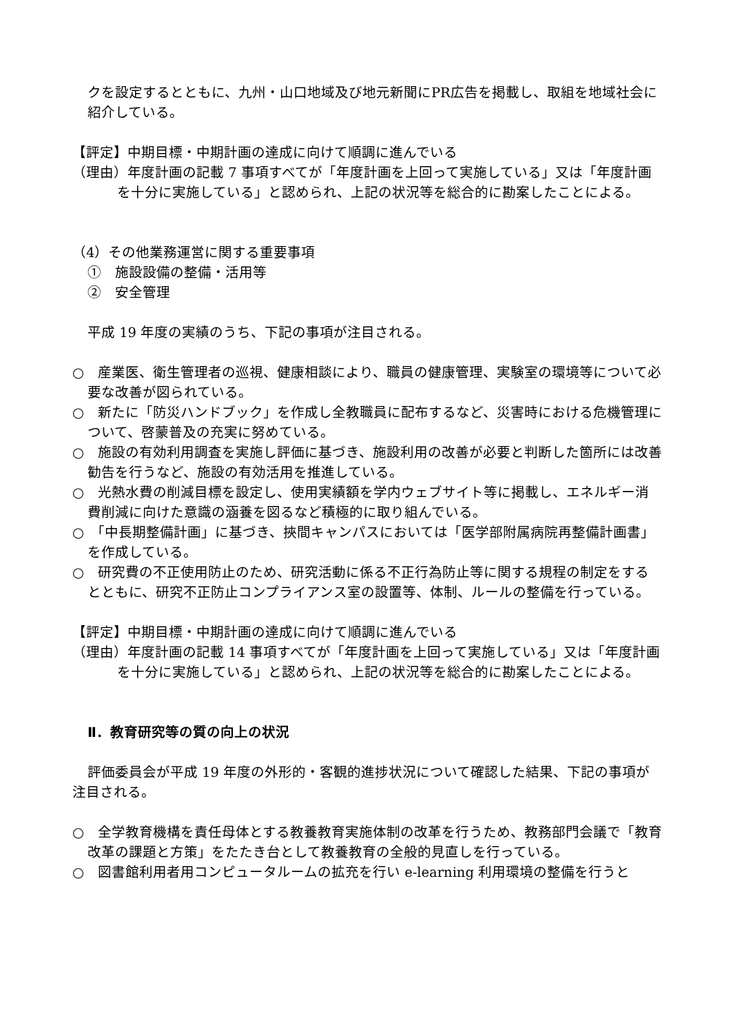クを設定するとともに、九州・山口地域及び地元新聞にPR広告を掲載し、取組を地域社会に紹介している。
【評定】中期目標・中期計画の達成に向けて順調に進んでいる
（理由）年度計画の記載 7 事項すべてが「年度計画を上回って実施している」又は「年度計画を十分に実施している」と認められ、上記の状況等を総合的に勘案したことによる。
（4）その他業務運営に関する重要事項
①　施設設備の整備・活用等
②　安全管理
平成 19 年度の実績のうち、下記の事項が注目される。
○　産業医、衛生管理者の巡視、健康相談により、職員の健康管理、実験室の環境等について必要な改善が図られている。
○　新たに「防災ハンドブック」を作成し全教職員に配布するなど、災害時における危機管理について、啓蒙普及の充実に努めている。
○　施設の有効利用調査を実施し評価に基づき、施設利用の改善が必要と判断した箇所には改善勧告を行うなど、施設の有効活用を推進している。
○　光熱水費の削減目標を設定し、使用実績額を学内ウェブサイト等に掲載し、エネルギー消費削減に向けた意識の涵養を図るなど積極的に取り組んでいる。
○　「中長期整備計画」に基づき、挾間キャンパスにおいては「医学部附属病院再整備計画書」を作成している。
○　研究費の不正使用防止のため、研究活動に係る不正行為防止等に関する規程の制定をするとともに、研究不正防止コンプライアンス室の設置等、体制、ルールの整備を行っている。
【評定】中期目標・中期計画の達成に向けて順調に進んでいる
（理由）年度計画の記載 14 事項すべてが「年度計画を上回って実施している」又は「年度計画を十分に実施している」と認められ、上記の状況等を総合的に勘案したことによる。
Ⅱ．教育研究等の質の向上の状況
評価委員会が平成 19 年度の外形的・客観的進捗状況について確認した結果、下記の事項が注目される。
○　全学教育機構を責任母体とする教養教育実施体制の改革を行うため、教務部門会議で「教育改革の課題と方策」をたたき台として教養教育の全般的見直しを行っている。
○　図書館利用者用コンピュータルームの拡充を行い e-learning 利用環境の整備を行うと